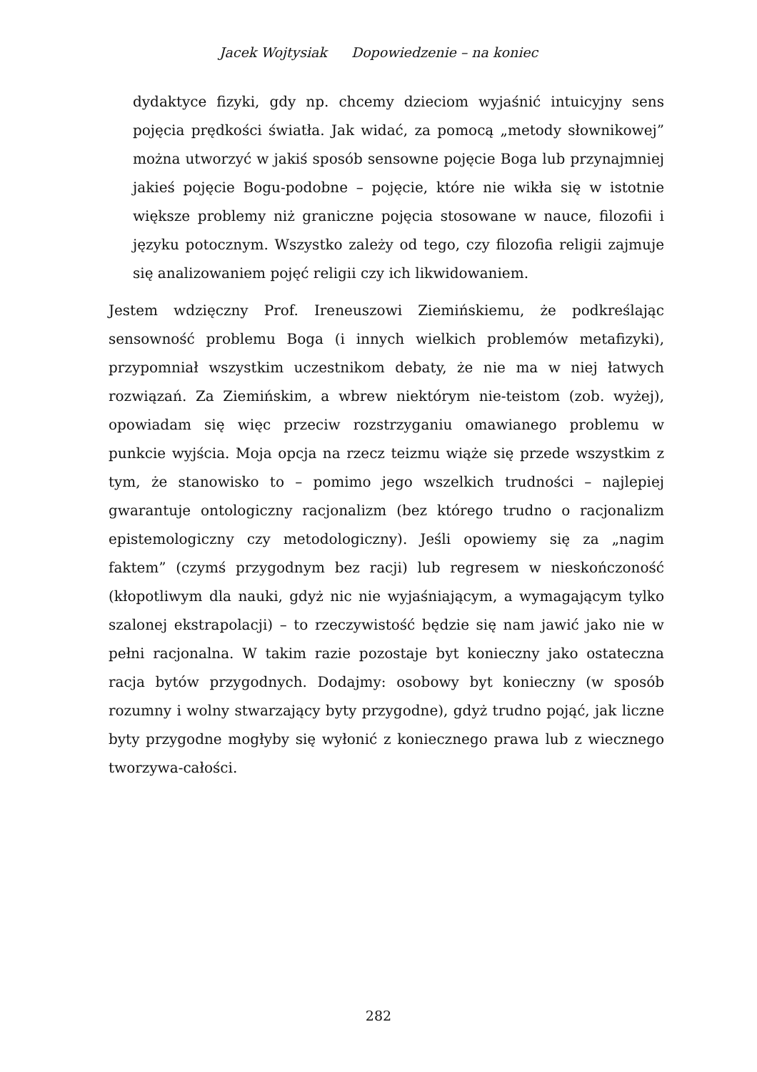Jacek Wojtysiak Dopowiedzenie – na koniec
dydaktyce fizyki, gdy np. chcemy dzieciom wyjaśnić intuicyjny sens pojęcia prędkości światła. Jak widać, za pomocą „metody słownikowej” można utworzyć w jakiś sposób sensowne pojęcie Boga lub przynajmniej jakieś pojęcie Bogu-podobne – pojęcie, które nie wikła się w istotnie większe problemy niż graniczne pojęcia stosowane w nauce, filozofii i języku potocznym. Wszystko zależy od tego, czy filozofia religii zajmuje się analizowaniem pojęć religii czy ich likwidowaniem.
Jestem wdzięczny Prof. Ireneuszowi Ziemińskiemu, że podkreślając sensowność problemu Boga (i innych wielkich problemów metafizyki), przypomniał wszystkim uczestnikom debaty, że nie ma w niej łatwych rozwiązań. Za Ziemińskim, a wbrew niektórym nie-teistom (zob. wyżej), opowiadam się więc przeciw rozstrzyganiu omawianego problemu w punkcie wyjścia. Moja opcja na rzecz teizmu wiąże się przede wszystkim z tym, że stanowisko to – pomimo jego wszelkich trudności – najlepiej gwarantuje ontologiczny racjonalizm (bez którego trudno o racjonalizm epistemologiczny czy metodologiczny). Jeśli opowiemy się za „nagim faktem” (czymś przygodnym bez racji) lub regresem w nieskończoność (kłopotliwym dla nauki, gdyż nic nie wyjaśniającym, a wymagającym tylko szalonej ekstrapolacji) – to rzeczywistość będzie się nam jawić jako nie w pełni racjonalna. W takim razie pozostaje byt konieczny jako ostateczna racja bytów przygodnych. Dodajmy: osobowy byt konieczny (w sposób rozumny i wolny stwarzający byty przygodne), gdyż trudno pojąć, jak liczne byty przygodne mogłyby się wyłonić z koniecznego prawa lub z wiecznego tworzywa-całości.
282